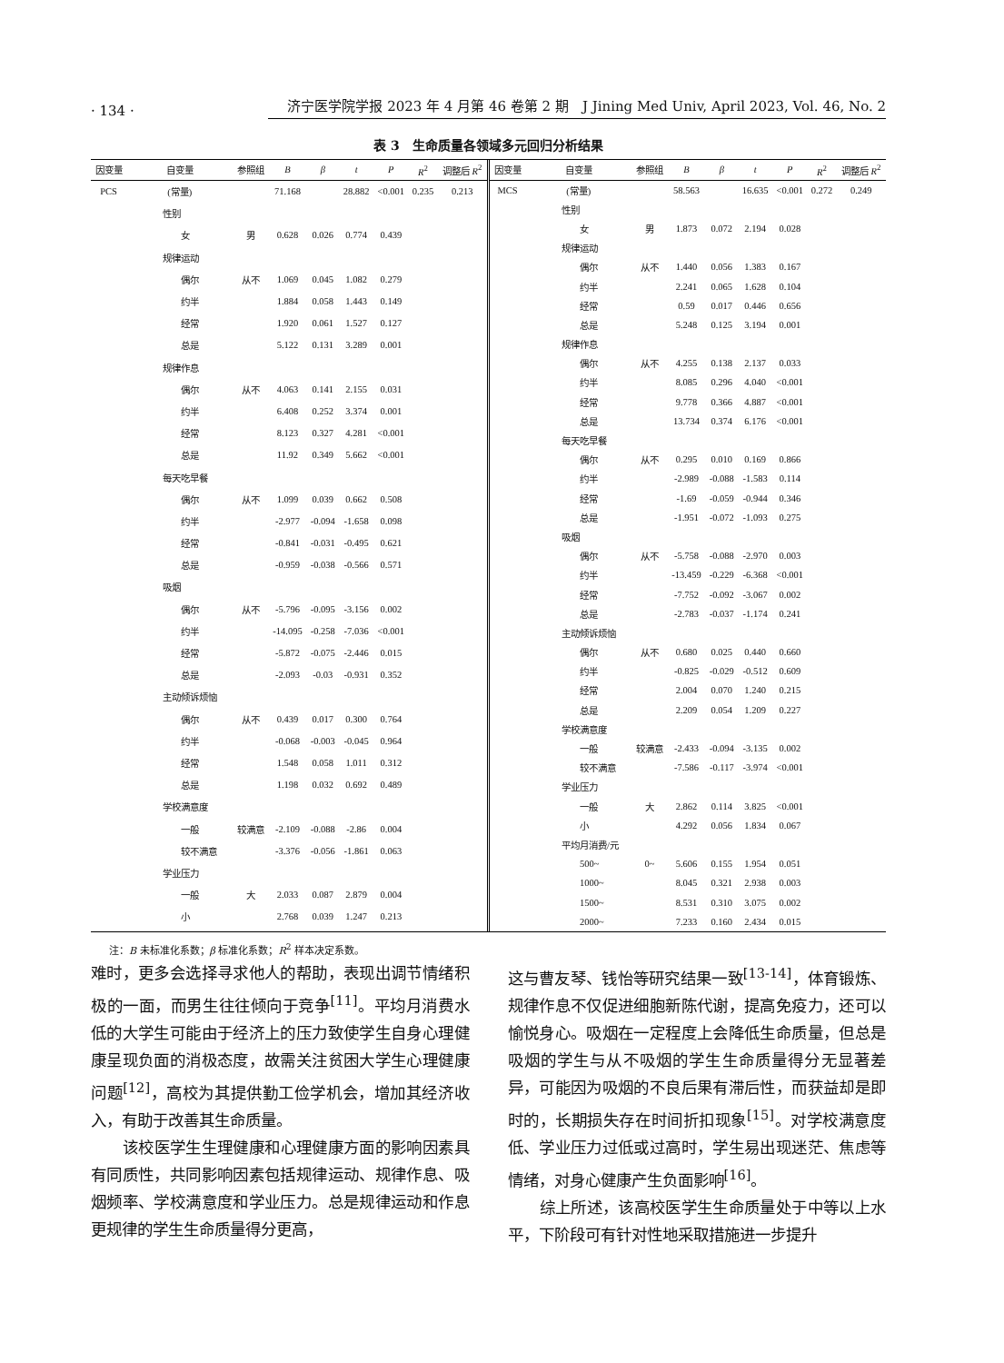· 134 · 济宁医学院学报 2023 年 4 月第 46 卷第 2 期　J Jining Med Univ, April 2023, Vol. 46, No. 2
表 3　生命质量各领域多元回归分析结果
| 因变量 | 自变量 | 参照组 | B | β | t | P | R<sup>2</sup> | 调整后 R<sup>2</sup> |
| --- | --- | --- | --- | --- | --- | --- | --- | --- |
| PCS | (常量) | | 71.168 | | 28.882 | <0.001 | 0.235 | 0.213 |
| | 性别 | | | | | | | |
| | 女 | 男 | 0.628 | 0.026 | 0.774 | 0.439 | | |
| | 规律运动 | | | | | | | |
| | 偶尔 | 从不 | 1.069 | 0.045 | 1.082 | 0.279 | | |
| | 约半 | | 1.884 | 0.058 | 1.443 | 0.149 | | |
| | 经常 | | 1.920 | 0.061 | 1.527 | 0.127 | | |
| | 总是 | | 5.122 | 0.131 | 3.289 | 0.001 | | |
| | 规律作息 | | | | | | | |
| | 偶尔 | 从不 | 4.063 | 0.141 | 2.155 | 0.031 | | |
| | 约半 | | 6.408 | 0.252 | 3.374 | 0.001 | | |
| | 经常 | | 8.123 | 0.327 | 4.281 | <0.001 | | |
| | 总是 | | 11.92 | 0.349 | 5.662 | <0.001 | | |
| | 每天吃早餐 | | | | | | | |
| | 偶尔 | 从不 | 1.099 | 0.039 | 0.662 | 0.508 | | |
| | 约半 | | -2.977 | -0.094 | -1.658 | 0.098 | | |
| | 经常 | | -0.841 | -0.031 | -0.495 | 0.621 | | |
| | 总是 | | -0.959 | -0.038 | -0.566 | 0.571 | | |
| | 吸烟 | | | | | | | |
| | 偶尔 | 从不 | -5.796 | -0.095 | -3.156 | 0.002 | | |
| | 约半 | | -14.095 | -0.258 | -7.036 | <0.001 | | |
| | 经常 | | -5.872 | -0.075 | -2.446 | 0.015 | | |
| | 总是 | | -2.093 | -0.03 | -0.931 | 0.352 | | |
| | 主动倾诉烦恼 | | | | | | | |
| | 偶尔 | 从不 | 0.439 | 0.017 | 0.300 | 0.764 | | |
| | 约半 | | -0.068 | -0.003 | -0.045 | 0.964 | | |
| | 经常 | | 1.548 | 0.058 | 1.011 | 0.312 | | |
| | 总是 | | 1.198 | 0.032 | 0.692 | 0.489 | | |
| | 学校满意度 | | | | | | | |
| | 一般 | 较满意 | -2.109 | -0.088 | -2.86 | 0.004 | | |
| | 较不满意 | | -3.376 | -0.056 | -1.861 | 0.063 | | |
| | 学业压力 | | | | | | | |
| | 一般 | 大 | 2.033 | 0.087 | 2.879 | 0.004 | | |
| | 小 | | 2.768 | 0.039 | 1.247 | 0.213 | | |
| 因变量 | 自变量 | 参照组 | B | β | t | P | R<sup>2</sup> | 调整后 R<sup>2</sup> |
| --- | --- | --- | --- | --- | --- | --- | --- | --- |
| MCS | (常量) | | 58.563 | | 16.635 | <0.001 | 0.272 | 0.249 |
| | 性别 | | | | | | | |
| | 女 | 男 | 1.873 | 0.072 | 2.194 | 0.028 | | |
| | 规律运动 | | | | | | | |
| | 偶尔 | 从不 | 1.440 | 0.056 | 1.383 | 0.167 | | |
| | 约半 | | 2.241 | 0.065 | 1.628 | 0.104 | | |
| | 经常 | | 0.59 | 0.017 | 0.446 | 0.656 | | |
| | 总是 | | 5.248 | 0.125 | 3.194 | 0.001 | | |
| | 规律作息 | | | | | | | |
| | 偶尔 | 从不 | 4.255 | 0.138 | 2.137 | 0.033 | | |
| | 约半 | | 8.085 | 0.296 | 4.040 | <0.001 | | |
| | 经常 | | 9.778 | 0.366 | 4.887 | <0.001 | | |
| | 总是 | | 13.734 | 0.374 | 6.176 | <0.001 | | |
| | 每天吃早餐 | | | | | | | |
| | 偶尔 | 从不 | 0.295 | 0.010 | 0.169 | 0.866 | | |
| | 约半 | | -2.989 | -0.088 | -1.583 | 0.114 | | |
| | 经常 | | -1.69 | -0.059 | -0.944 | 0.346 | | |
| | 总是 | | -1.951 | -0.072 | -1.093 | 0.275 | | |
| | 吸烟 | | | | | | | |
| | 偶尔 | 从不 | -5.758 | -0.088 | -2.970 | 0.003 | | |
| | 约半 | | -13.459 | -0.229 | -6.368 | <0.001 | | |
| | 经常 | | -7.752 | -0.092 | -3.067 | 0.002 | | |
| | 总是 | | -2.783 | -0.037 | -1.174 | 0.241 | | |
| | 主动倾诉烦恼 | | | | | | | |
| | 偶尔 | 从不 | 0.680 | 0.025 | 0.440 | 0.660 | | |
| | 约半 | | -0.825 | -0.029 | -0.512 | 0.609 | | |
| | 经常 | | 2.004 | 0.070 | 1.240 | 0.215 | | |
| | 总是 | | 2.209 | 0.054 | 1.209 | 0.227 | | |
| | 学校满意度 | | | | | | | |
| | 一般 | 较满意 | -2.433 | -0.094 | -3.135 | 0.002 | | |
| | 较不满意 | | -7.586 | -0.117 | -3.974 | <0.001 | | |
| | 学业压力 | | | | | | | |
| | 一般 | 大 | 2.862 | 0.114 | 3.825 | <0.001 | | |
| | 小 | | 4.292 | 0.056 | 1.834 | 0.067 | | |
| | 平均月消费/元 | | | | | | | |
| | 500~ | 0~ | 5.606 | 0.155 | 1.954 | 0.051 | | |
| | 1000~ | | 8.045 | 0.321 | 2.938 | 0.003 | | |
| | 1500~ | | 8.531 | 0.310 | 3.075 | 0.002 | | |
| | 2000~ | | 7.233 | 0.160 | 2.434 | 0.015 | | |
注：B 未标准化系数；β 标准化系数；R<sup>2</sup> 样本决定系数。
难时，更多会选择寻求他人的帮助，表现出调节情绪积极的一面，而男生往往倾向于竞争<sup>[11]</sup>。平均月消费水低的大学生可能由于经济上的压力致使学生自身心理健康呈现负面的消极态度，故需关注贫困大学生心理健康问题<sup>[12]</sup>，高校为其提供勤工俭学机会，增加其经济收入，有助于改善其生命质量。
该校医学生生理健康和心理健康方面的影响因素具有同质性，共同影响因素包括规律运动、规律作息、吸烟频率、学校满意度和学业压力。总是规律运动和作息更规律的学生生命质量得分更高，
这与曹友琴、钱怡等研究结果一致<sup>[13-14]</sup>，体育锻炼、规律作息不仅促进细胞新陈代谢，提高免疫力，还可以愉悦身心。吸烟在一定程度上会降低生命质量，但总是吸烟的学生与从不吸烟的学生生命质量得分无显著差异，可能因为吸烟的不良后果有滞后性，而获益却是即时的，长期损失存在时间折扣现象<sup>[15]</sup>。对学校满意度低、学业压力过低或过高时，学生易出现迷茫、焦虑等情绪，对身心健康产生负面影响<sup>[16]</sup>。
综上所述，该高校医学生生命质量处于中等以上水平，下阶段可有针对性地采取措施进一步提升